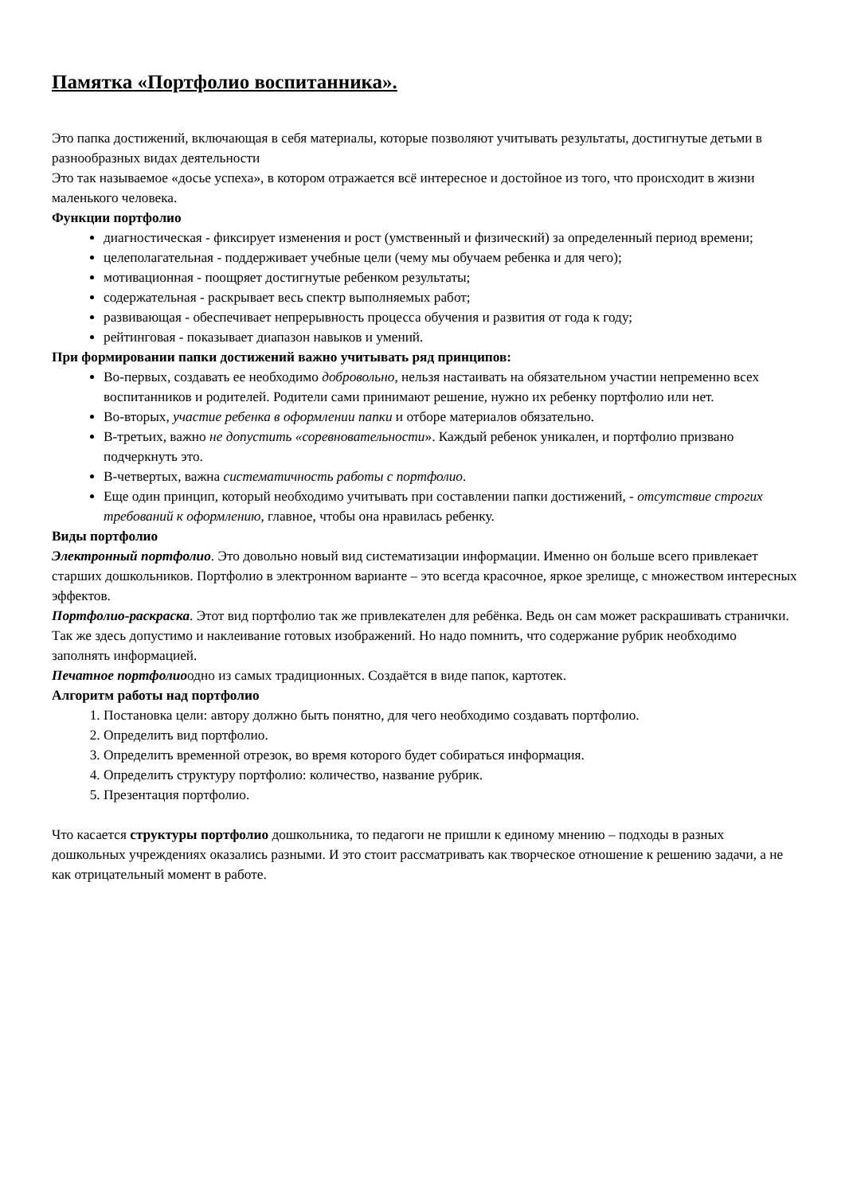Памятка «Портфолио воспитанника».
Это папка достижений, включающая в себя материалы, которые позволяют учитывать результаты, достигнутые детьми в разнообразных видах деятельности
Это так называемое «досье успеха», в котором отражается всё интересное и достойное из того, что происходит в жизни маленького человека.
Функции портфолио
диагностическая - фиксирует изменения и рост (умственный и физический) за определенный период времени;
целеполагательная - поддерживает учебные цели (чему мы обучаем ребенка и для чего);
мотивационная - поощряет достигнутые ребенком результаты;
содержательная - раскрывает весь спектр выполняемых работ;
развивающая - обеспечивает непрерывность процесса обучения и развития от года к году;
рейтинговая - показывает диапазон навыков и умений.
При формировании папки достижений важно учитывать ряд принципов:
Во-первых, создавать ее необходимо добровольно, нельзя настаивать на обязательном участии непременно всех воспитанников и родителей. Родители сами принимают решение, нужно их ребенку портфолио или нет.
Во-вторых, участие ребенка в оформлении папки и отборе материалов обязательно.
В-третьих, важно не допустить «соревновательности». Каждый ребенок уникален, и портфолио призвано подчеркнуть это.
В-четвертых, важна систематичность работы с портфолио.
Еще один принцип, который необходимо учитывать при составлении папки достижений, - отсутствие строгих требований к оформлению, главное, чтобы она нравилась ребенку.
Виды портфолио
Электронный портфолио. Это довольно новый вид систематизации информации. Именно он больше всего привлекает старших дошкольников. Портфолио в электронном варианте – это всегда красочное, яркое зрелище, с множеством интересных эффектов.
Портфолио-раскраска. Этот вид портфолио так же привлекателен для ребёнка. Ведь он сам может раскрашивать странички. Так же здесь допустимо и наклеивание готовых изображений. Но надо помнить, что содержание рубрик необходимо заполнять информацией.
Печатное портфолиоодно из самых традиционных. Создаётся в виде папок, картотек.
Алгоритм работы над портфолио
1. Постановка цели: автору должно быть понятно, для чего необходимо создавать портфолио.
2. Определить вид портфолио.
3. Определить временной отрезок, во время которого будет собираться информация.
4. Определить структуру портфолио: количество, название рубрик.
5. Презентация портфолио.
Что касается структуры портфолио дошкольника, то педагоги не пришли к единому мнению – подходы в разных дошкольных учреждениях оказались разными. И это стоит рассматривать как творческое отношение к решению задачи, а не как отрицательный момент в работе.